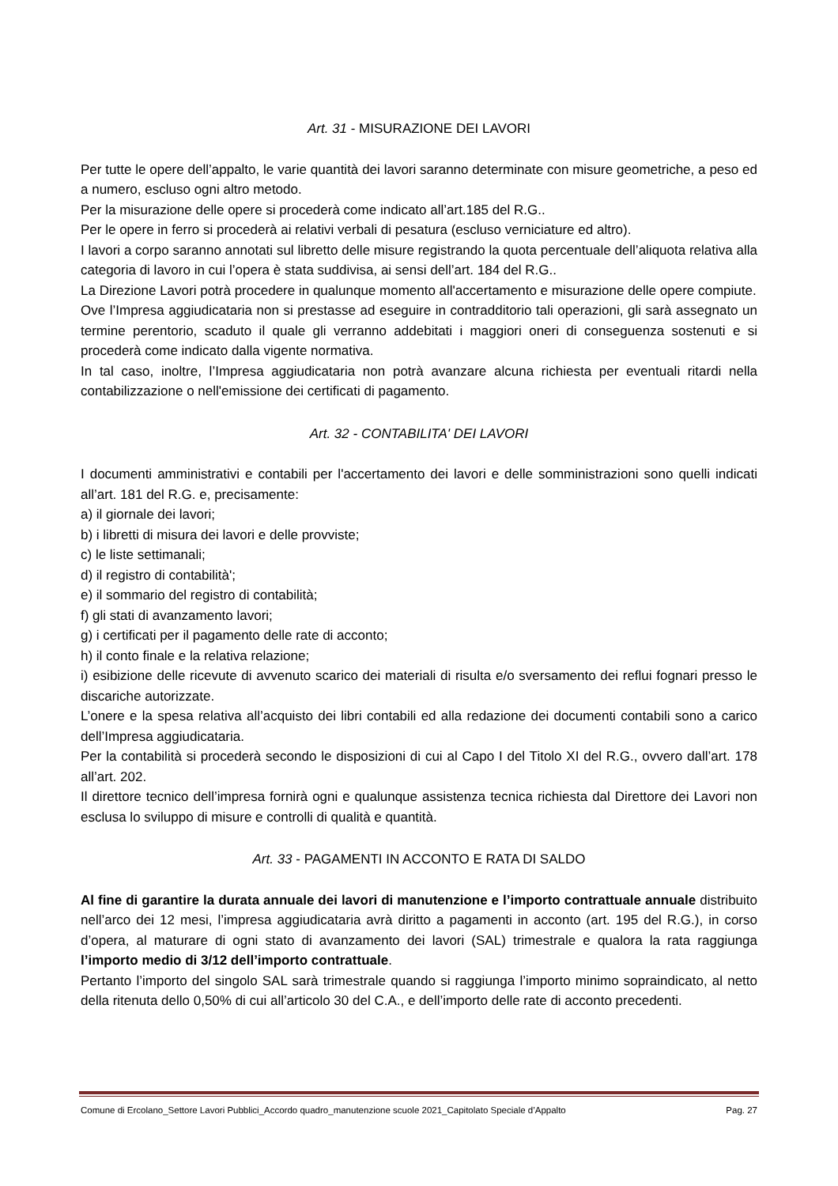Art. 31 - MISURAZIONE DEI LAVORI
Per tutte le opere dell’appalto, le varie quantità dei lavori saranno determinate con misure geometriche, a peso ed a numero, escluso ogni altro metodo.
Per la misurazione delle opere si procederà come indicato all’art.185 del R.G..
Per le opere in ferro si procederà ai relativi verbali di pesatura (escluso verniciature ed altro).
I lavori a corpo saranno annotati sul libretto delle misure registrando la quota percentuale dell’aliquota relativa alla categoria di lavoro in cui l’opera è stata suddivisa, ai sensi dell’art. 184 del R.G..
La Direzione Lavori potrà procedere in qualunque momento all'accertamento e misurazione delle opere compiute.
Ove l’Impresa aggiudicataria non si prestasse ad eseguire in contradditorio tali operazioni, gli sarà assegnato un termine perentorio, scaduto il quale gli verranno addebitati i maggiori oneri di conseguenza sostenuti e si procederà come indicato dalla vigente normativa.
In tal caso, inoltre, l’Impresa aggiudicataria non potrà avanzare alcuna richiesta per eventuali ritardi nella contabilizzazione o nell'emissione dei certificati di pagamento.
Art. 32 - CONTABILITA' DEI LAVORI
I documenti amministrativi e contabili per l'accertamento dei lavori e delle somministrazioni sono quelli indicati all’art. 181 del R.G. e, precisamente:
a) il giornale dei lavori;
b) i libretti di misura dei lavori e delle provviste;
c) le liste settimanali;
d) il registro di contabilità';
e) il sommario del registro di contabilità;
f) gli stati di avanzamento lavori;
g) i certificati per il pagamento delle rate di acconto;
h) il conto finale e la relativa relazione;
i) esibizione delle ricevute di avvenuto scarico dei materiali di risulta e/o sversamento dei reflui fognari presso le discariche autorizzate.
L’onere e la spesa relativa all’acquisto dei libri contabili ed alla redazione dei documenti contabili sono a carico dell’Impresa aggiudicataria.
Per la contabilità si procederà secondo le disposizioni di cui al Capo I del Titolo XI del R.G., ovvero dall’art. 178 all’art. 202.
Il direttore tecnico dell’impresa fornirà ogni e qualunque assistenza tecnica richiesta dal Direttore dei Lavori non esclusa lo sviluppo di misure e controlli di qualità e quantità.
Art. 33 - PAGAMENTI IN ACCONTO E RATA DI SALDO
Al fine di garantire la durata annuale dei lavori di manutenzione e l’importo contrattuale annuale distribuito nell’arco dei 12 mesi, l’impresa aggiudicataria avrà diritto a pagamenti in acconto (art. 195 del R.G.), in corso d’opera, al maturare di ogni stato di avanzamento dei lavori (SAL) trimestrale e qualora la rata raggiunga l’importo medio di 3/12 dell’importo contrattuale.
Pertanto l’importo del singolo SAL sarà trimestrale quando si raggiunga l’importo minimo sopraindicato, al netto della ritenuta dello 0,50% di cui all’articolo 30 del C.A., e dell’importo delle rate di acconto precedenti.
Comune di Ercolano_Settore Lavori Pubblici_Accordo quadro_manutenzione scuole 2021_Capitolato Speciale d’Appalto Pag. 27